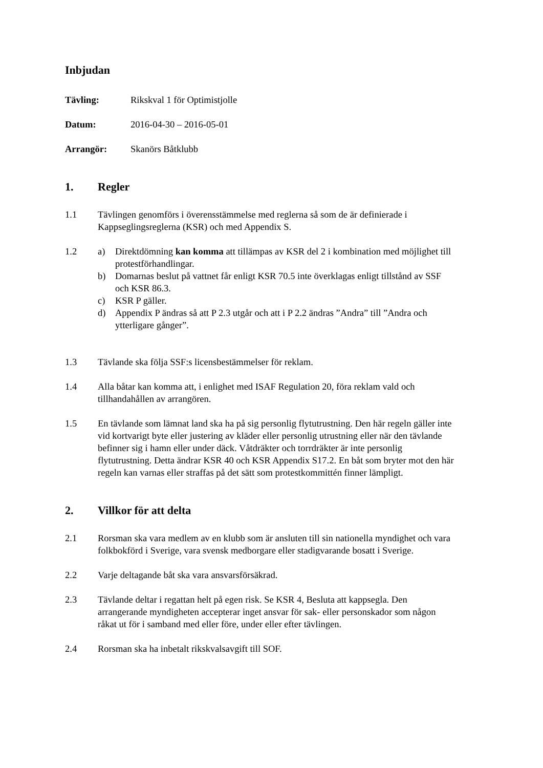Inbjudan
Tävling: Rikskval 1 för Optimistjolle
Datum: 2016-04-30 – 2016-05-01
Arrangör: Skanörs Båtklubb
1. Regler
1.1 Tävlingen genomförs i överensstämmelse med reglerna så som de är definierade i Kappseglingsreglerna (KSR) och med Appendix S.
1.2 a) Direktdömning kan komma att tillämpas av KSR del 2 i kombination med möjlighet till protestförhandlingar.
b) Domarnas beslut på vattnet får enligt KSR 70.5 inte överklagas enligt tillstånd av SSF och KSR 86.3.
c) KSR P gäller.
d) Appendix P ändras så att P 2.3 utgår och att i P 2.2 ändras ”Andra” till ”Andra och ytterligare gånger”.
1.3 Tävlande ska följa SSF:s licensbestämmelser för reklam.
1.4 Alla båtar kan komma att, i enlighet med ISAF Regulation 20, föra reklam vald och tillhandahållen av arrangören.
1.5 En tävlande som lämnat land ska ha på sig personlig flytutrustning. Den här regeln gäller inte vid kortvarigt byte eller justering av kläder eller personlig utrustning eller när den tävlande befinner sig i hamn eller under däck. Våtdräkter och torrdräkter är inte personlig flytutrustning. Detta ändrar KSR 40 och KSR Appendix S17.2. En båt som bryter mot den här regeln kan varnas eller straffas på det sätt som protestkommittén finner lämpligt.
2. Villkor för att delta
2.1 Rorsman ska vara medlem av en klubb som är ansluten till sin nationella myndighet och vara folkbokförd i Sverige, vara svensk medborgare eller stadigvarande bosatt i Sverige.
2.2 Varje deltagande båt ska vara ansvarsförsäkrad.
2.3 Tävlande deltar i regattan helt på egen risk. Se KSR 4, Besluta att kappsegla. Den arrangerande myndigheten accepterar inget ansvar för sak- eller personskador som någon råkat ut för i samband med eller före, under eller efter tävlingen.
2.4 Rorsman ska ha inbetalt rikskvalsavgift till SOF.